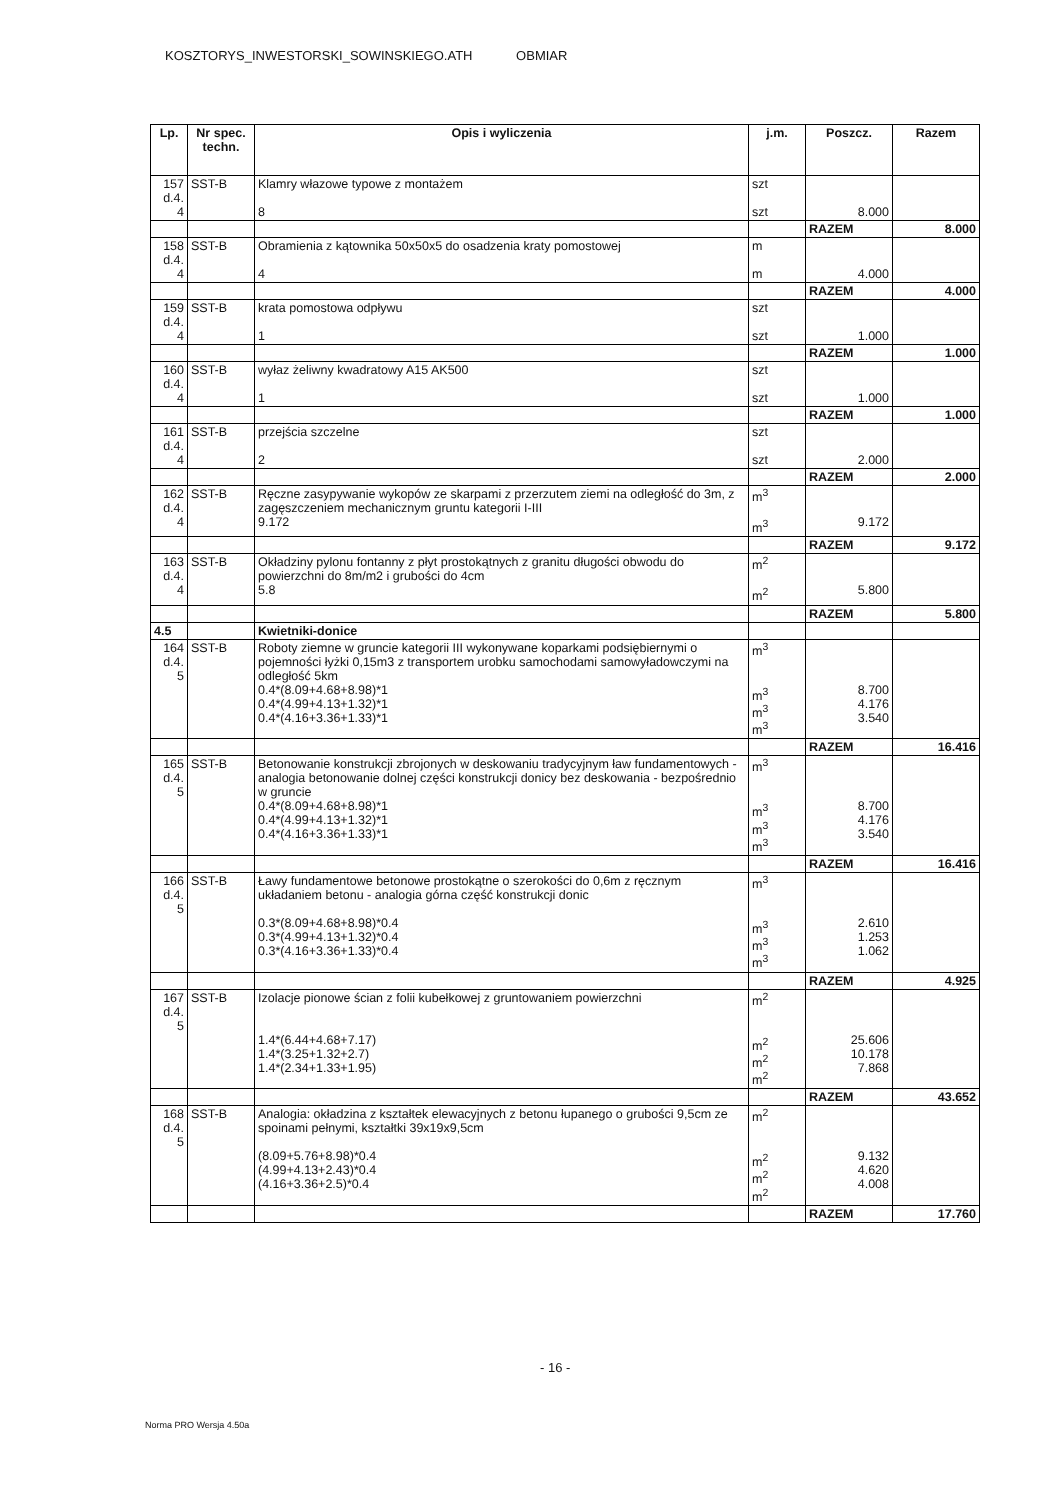KOSZTORYS_INWESTORSKI_SOWINSKIEGO.ATH OBMIAR
| Lp. | Nr spec. techn. | Opis i wyliczenia | j.m. | Poszcz. | Razem |
| --- | --- | --- | --- | --- | --- |
| 157 d.4. 4 | SST-B | Klamry włazowe typowe z montażem 8 | szt szt | 8.000 | |
| | | | | RAZEM | 8.000 |
| 158 d.4. 4 | SST-B | Obramienia z kątownika 50x50x5 do osadzenia kraty pomostowej 4 | m m | 4.000 | |
| | | | | RAZEM | 4.000 |
| 159 d.4. 4 | SST-B | krata pomostowa odpływu 1 | szt szt | 1.000 | |
| | | | | RAZEM | 1.000 |
| 160 d.4. 4 | SST-B | wyłaz żeliwny kwadratowy A15 AK500 1 | szt szt | 1.000 | |
| | | | | RAZEM | 1.000 |
| 161 d.4. 4 | SST-B | przejścia szczelne 2 | szt szt | 2.000 | |
| | | | | RAZEM | 2.000 |
| 162 d.4. 4 | SST-B | Ręczne zasypywanie wykopów ze skarpami z przerzutem ziemi na odległość do 3m, z zagęszczeniem mechanicznym gruntu kategorii I-III 9.172 | m<sup>3</sup> m<sup>3</sup> | 9.172 | |
| | | | | RAZEM | 9.172 |
| 163 d.4. 4 | SST-B | Okładziny pylonu fontanny z płyt prostokątnych z granitu długości obwodu do powierzchni do 8m/m2 i grubości do 4cm 5.8 | m<sup>2</sup> m<sup>2</sup> | 5.800 | |
| | | | | RAZEM | 5.800 |
| 4.5 | | Kwietniki-donice | | | |
| 164 d.4. 5 | SST-B | Roboty ziemne w gruncie kategorii III wykonywane koparkami podsiębiernymi o pojemności łyżki 0,15m3 z transportem urobku samochodami samowyładowczymi na odległość 5km 0.4*(8.09+4.68+8.98)*1 0.4*(4.99+4.13+1.32)*1 0.4*(4.16+3.36+1.33)*1 | m<sup>3</sup> m<sup>3</sup> m<sup>3</sup> m<sup>3</sup> | 8.700 4.176 3.540 | |
| | | | | RAZEM | 16.416 |
| 165 d.4. 5 | SST-B | Betonowanie konstrukcji zbrojonych w deskowaniu tradycyjnym ław fundamentowych - analogia betonowanie dolnej części konstrukcji donicy bez deskowania - bezpośrednio w gruncie 0.4*(8.09+4.68+8.98)*1 0.4*(4.99+4.13+1.32)*1 0.4*(4.16+3.36+1.33)*1 | m<sup>3</sup> m<sup>3</sup> m<sup>3</sup> m<sup>3</sup> | 8.700 4.176 3.540 | |
| | | | | RAZEM | 16.416 |
| 166 d.4. 5 | SST-B | Ławy fundamentowe betonowe prostokątne o szerokości do 0,6m z ręcznym układaniem betonu - analogia górna część konstrukcji donic 0.3*(8.09+4.68+8.98)*0.4 0.3*(4.99+4.13+1.32)*0.4 0.3*(4.16+3.36+1.33)*0.4 | m<sup>3</sup> m<sup>3</sup> m<sup>3</sup> m<sup>3</sup> | 2.610 1.253 1.062 | |
| | | | | RAZEM | 4.925 |
| 167 d.4. 5 | SST-B | Izolacje pionowe ścian z folii kubełkowej z gruntowaniem powierzchni 1.4*(6.44+4.68+7.17) 1.4*(3.25+1.32+2.7) 1.4*(2.34+1.33+1.95) | m<sup>2</sup> m<sup>2</sup> m<sup>2</sup> m<sup>2</sup> | 25.606 10.178 7.868 | |
| | | | | RAZEM | 43.652 |
| 168 d.4. 5 | SST-B | Analogia: okładzina z kształtek elewacyjnych z betonu łupanego o grubości 9,5cm ze spoinami pełnymi, kształtki 39x19x9,5cm (8.09+5.76+8.98)*0.4 (4.99+4.13+2.43)*0.4 (4.16+3.36+2.5)*0.4 | m<sup>2</sup> m<sup>2</sup> m<sup>2</sup> m<sup>2</sup> | 9.132 4.620 4.008 | |
| | | | | RAZEM | 17.760 |
- 16 -
Norma PRO Wersja 4.50a